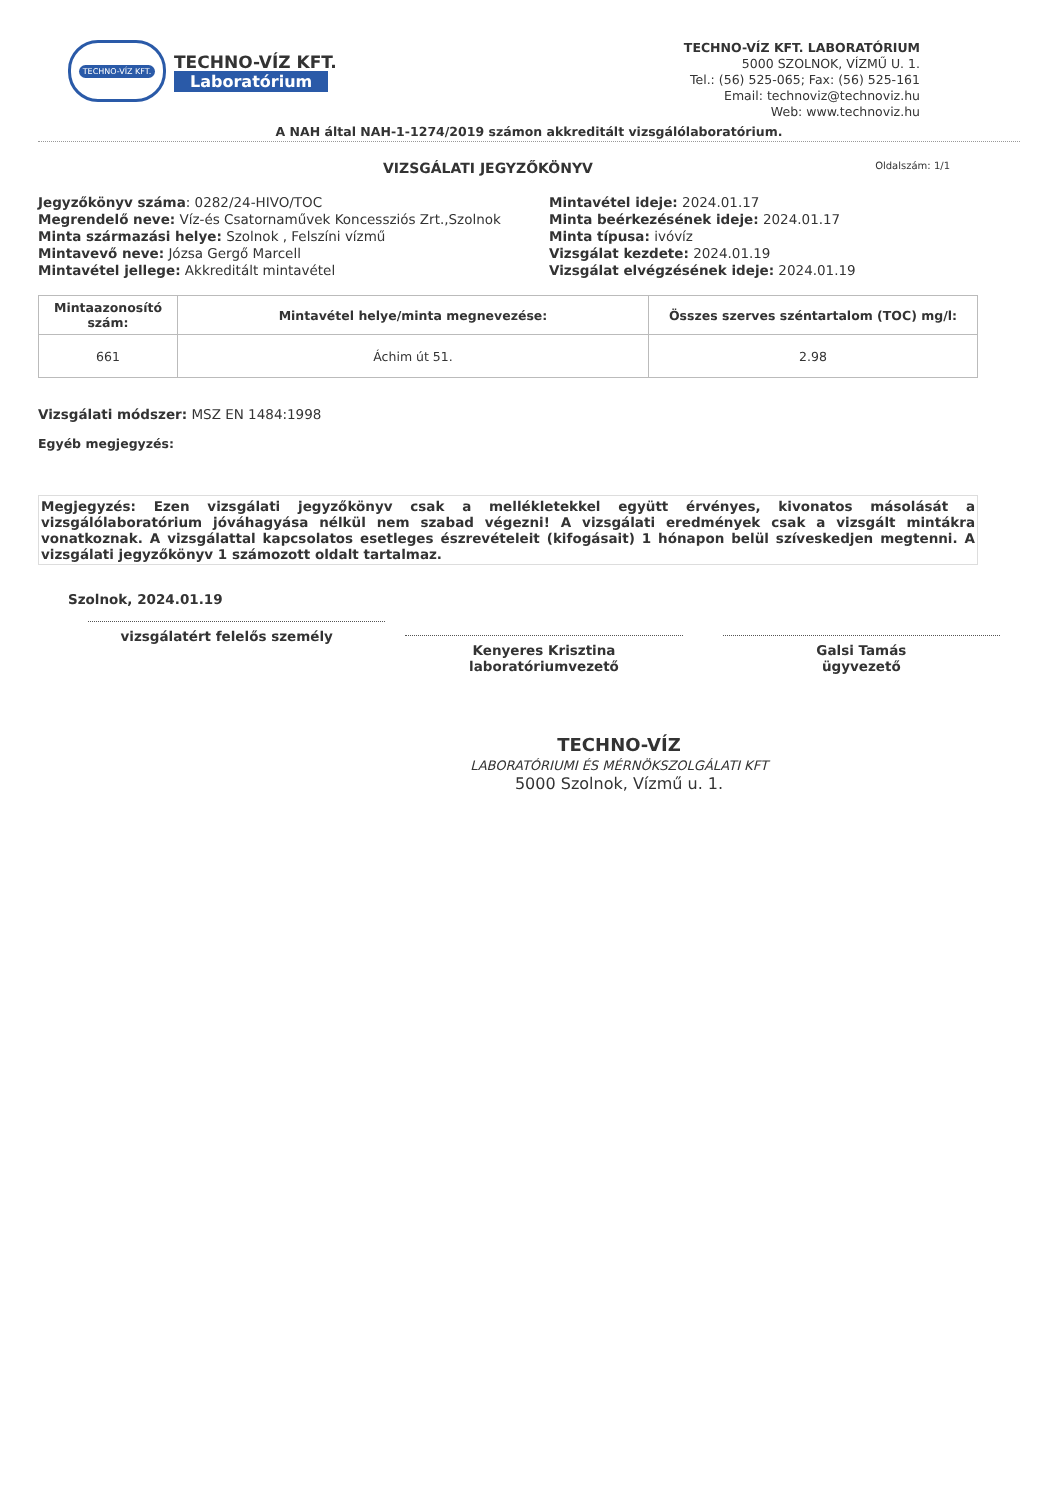TECHNO-VÍZ KFT.
TECHNO-VÍZ KFT.
Laboratórium
TECHNO-VÍZ KFT. LABORATÓRIUM
5000 SZOLNOK, VÍZMŰ U. 1.
Tel.: (56) 525-065; Fax: (56) 525-161
Email: technoviz@technoviz.hu
Web: www.technoviz.hu
A NAH által NAH-1-1274/2019 számon akkreditált vizsgálólaboratórium.
VIZSGÁLATI JEGYZŐKÖNYV Oldalszám: 1/1
Jegyzőkönyv száma: 0282/24-HIVO/TOC
Megrendelő neve: Víz-és Csatornaművek Koncessziós Zrt.,Szolnok
Minta származási helye: Szolnok , Felszíni vízmű
Mintavevő neve: Józsa Gergő Marcell
Mintavétel jellege: Akkreditált mintavétel
Mintavétel ideje: 2024.01.17
Minta beérkezésének ideje: 2024.01.17
Minta típusa: ivóvíz
Vizsgálat kezdete: 2024.01.19
Vizsgálat elvégzésének ideje: 2024.01.19
| Mintaazonosító szám: | Mintavétel helye/minta megnevezése: | Összes szerves széntartalom (TOC) mg/l: |
| --- | --- | --- |
| 661 | Áchim út 51. | 2.98 |
Vizsgálati módszer: MSZ EN 1484:1998
Egyéb megjegyzés:
Megjegyzés: Ezen vizsgálati jegyzőkönyv csak a mellékletekkel együtt érvényes, kivonatos másolását a vizsgálólaboratórium jóváhagyása nélkül nem szabad végezni! A vizsgálati eredmények csak a vizsgált mintákra vonatkoznak. A vizsgálattal kapcsolatos esetleges észrevételeit (kifogásait) 1 hónapon belül szíveskedjen megtenni. A vizsgálati jegyzőkönyv 1 számozott oldalt tartalmaz.
Szolnok, 2024.01.19
vizsgálatért felelős személy
Kenyeres Krisztina
laboratóriumvezető
Galsi Tamás
ügyvezető
TECHNO-VÍZ
LABORATÓRIUMI ÉS MÉRNÖKSZOLGÁLATI KFT
5000 Szolnok, Vízmű u. 1.